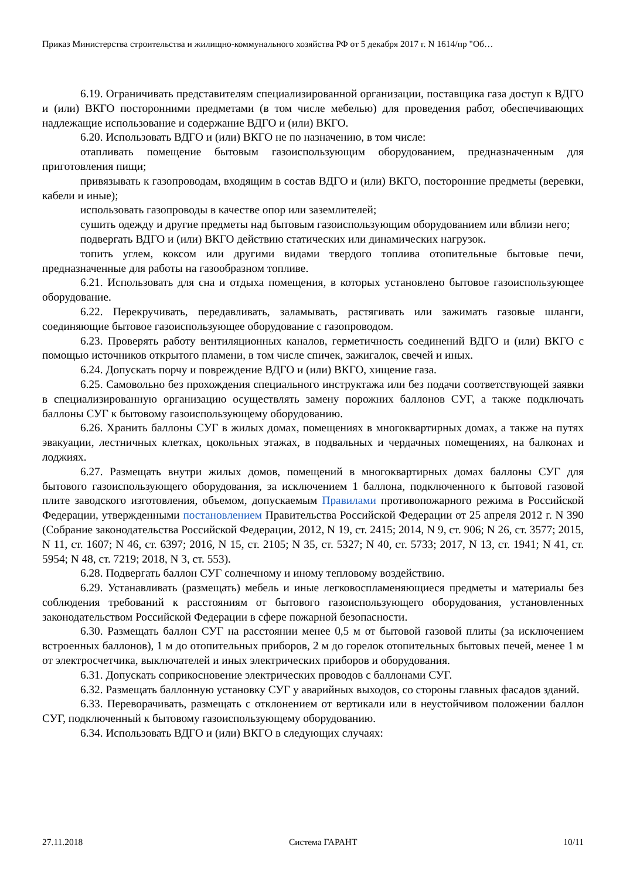Приказ Министерства строительства и жилищно-коммунального хозяйства РФ от 5 декабря 2017 г. N 1614/пр "Об…
6.19. Ограничивать представителям специализированной организации, поставщика газа доступ к ВДГО и (или) ВКГО посторонними предметами (в том числе мебелью) для проведения работ, обеспечивающих надлежащие использование и содержание ВДГО и (или) ВКГО.
6.20. Использовать ВДГО и (или) ВКГО не по назначению, в том числе:
отапливать помещение бытовым газоиспользующим оборудованием, предназначенным для приготовления пищи;
привязывать к газопроводам, входящим в состав ВДГО и (или) ВКГО, посторонние предметы (веревки, кабели и иные);
использовать газопроводы в качестве опор или заземлителей;
сушить одежду и другие предметы над бытовым газоиспользующим оборудованием или вблизи него;
подвергать ВДГО и (или) ВКГО действию статических или динамических нагрузок.
топить углем, коксом или другими видами твердого топлива отопительные бытовые печи, предназначенные для работы на газообразном топливе.
6.21. Использовать для сна и отдыха помещения, в которых установлено бытовое газоиспользующее оборудование.
6.22. Перекручивать, передавливать, заламывать, растягивать или зажимать газовые шланги, соединяющие бытовое газоиспользующее оборудование с газопроводом.
6.23. Проверять работу вентиляционных каналов, герметичность соединений ВДГО и (или) ВКГО с помощью источников открытого пламени, в том числе спичек, зажигалок, свечей и иных.
6.24. Допускать порчу и повреждение ВДГО и (или) ВКГО, хищение газа.
6.25. Самовольно без прохождения специального инструктажа или без подачи соответствующей заявки в специализированную организацию осуществлять замену порожних баллонов СУГ, а также подключать баллоны СУГ к бытовому газоиспользующему оборудованию.
6.26. Хранить баллоны СУГ в жилых домах, помещениях в многоквартирных домах, а также на путях эвакуации, лестничных клетках, цокольных этажах, в подвальных и чердачных помещениях, на балконах и лоджиях.
6.27. Размещать внутри жилых домов, помещений в многоквартирных домах баллоны СУГ для бытового газоиспользующего оборудования, за исключением 1 баллона, подключенного к бытовой газовой плите заводского изготовления, объемом, допускаемым Правилами противопожарного режима в Российской Федерации, утвержденными постановлением Правительства Российской Федерации от 25 апреля 2012 г. N 390 (Собрание законодательства Российской Федерации, 2012, N 19, ст. 2415; 2014, N 9, ст. 906; N 26, ст. 3577; 2015, N 11, ст. 1607; N 46, ст. 6397; 2016, N 15, ст. 2105; N 35, ст. 5327; N 40, ст. 5733; 2017, N 13, ст. 1941; N 41, ст. 5954; N 48, ст. 7219; 2018, N 3, ст. 553).
6.28. Подвергать баллон СУГ солнечному и иному тепловому воздействию.
6.29. Устанавливать (размещать) мебель и иные легковоспламеняющиеся предметы и материалы без соблюдения требований к расстояниям от бытового газоиспользующего оборудования, установленных законодательством Российской Федерации в сфере пожарной безопасности.
6.30. Размещать баллон СУГ на расстоянии менее 0,5 м от бытовой газовой плиты (за исключением встроенных баллонов), 1 м до отопительных приборов, 2 м до горелок отопительных бытовых печей, менее 1 м от электросчетчика, выключателей и иных электрических приборов и оборудования.
6.31. Допускать соприкосновение электрических проводов с баллонами СУГ.
6.32. Размещать баллонную установку СУГ у аварийных выходов, со стороны главных фасадов зданий.
6.33. Переворачивать, размещать с отклонением от вертикали или в неустойчивом положении баллон СУГ, подключенный к бытовому газоиспользующему оборудованию.
6.34. Использовать ВДГО и (или) ВКГО в следующих случаях:
27.11.2018 Система ГАРАНТ 10/11